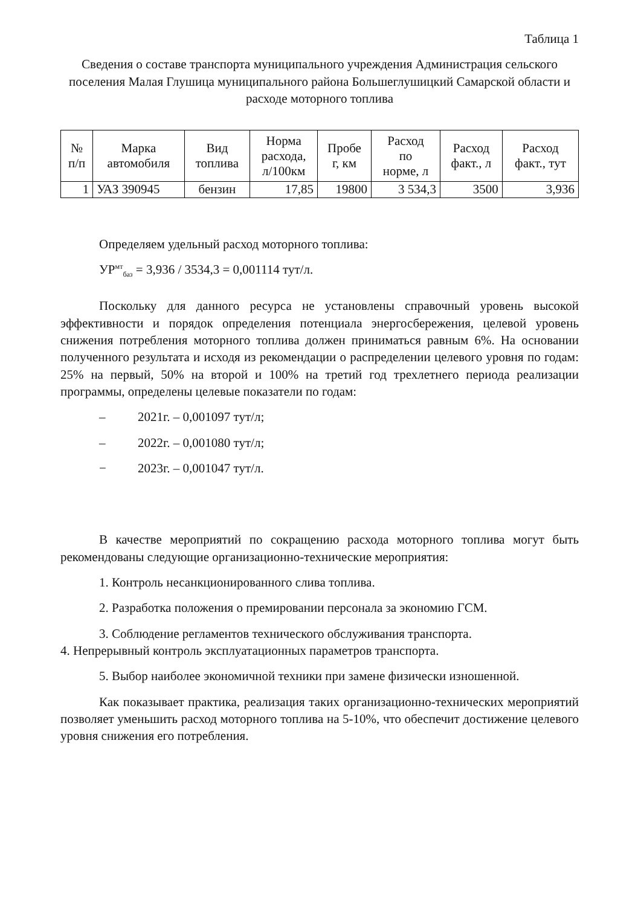Таблица 1
Сведения о составе транспорта муниципального учреждения Администрация сельского поселения Малая Глушица муниципального района Большеглушицкий Самарской области и расходе моторного топлива
| № п/п | Марка автомобиля | Вид топлива | Норма расхода, л/100км | Пробе г, км | Расход по норме, л | Расход факт., л | Расход факт., тут |
| --- | --- | --- | --- | --- | --- | --- | --- |
| 1 | УАЗ 390945 | бензин | 17,85 | 19800 | 3 534,3 | 3500 | 3,936 |
Определяем удельный расход моторного топлива:
УР<sup>мт</sup><sub>баз</sub> = 3,936 / 3534,3 = 0,001114 тут/л.
Поскольку для данного ресурса не установлены справочный уровень высокой эффективности и порядок определения потенциала энергосбережения, целевой уровень снижения потребления моторного топлива должен приниматься равным 6%. На основании полученного результата и исходя из рекомендации о распределении целевого уровня по годам: 25% на первый, 50% на второй и 100% на третий год трехлетнего периода реализации программы, определены целевые показатели по годам:
– 2021г. – 0,001097 тут/л;
– 2022г. – 0,001080 тут/л;
− 2023г. – 0,001047 тут/л.
В качестве мероприятий по сокращению расхода моторного топлива могут быть рекомендованы следующие организационно-технические мероприятия:
1. Контроль несанкционированного слива топлива.
2. Разработка положения о премировании персонала за экономию ГСМ.
3. Соблюдение регламентов технического обслуживания транспорта.
4. Непрерывный контроль эксплуатационных параметров транспорта.
5. Выбор наиболее экономичной техники при замене физически изношенной.
Как показывает практика, реализация таких организационно-технических мероприятий позволяет уменьшить расход моторного топлива на 5-10%, что обеспечит достижение целевого уровня снижения его потребления.